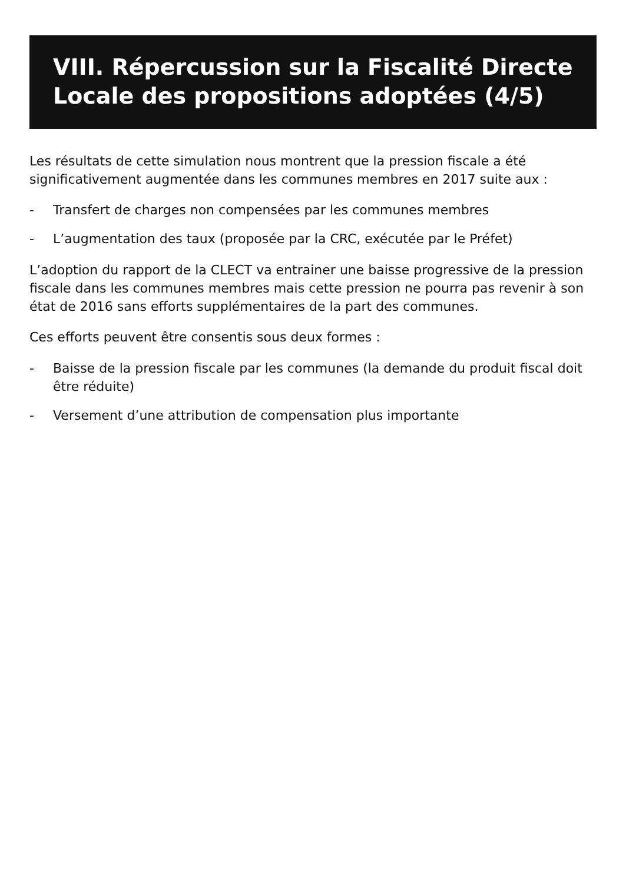VIII. Répercussion sur la Fiscalité Directe Locale des propositions adoptées (4/5)
Les résultats de cette simulation nous montrent que la pression fiscale a été significativement augmentée dans les communes membres en 2017 suite aux :
- Transfert de charges non compensées par les communes membres
- L’augmentation des taux (proposée par la CRC, exécutée par le Préfet)
L’adoption du rapport de la CLECT va entrainer une baisse progressive de la pression fiscale dans les communes membres mais cette pression ne pourra pas revenir à son état de 2016 sans efforts supplémentaires de la part des communes.
Ces efforts peuvent être consentis sous deux formes :
- Baisse de la pression fiscale par les communes (la demande du produit fiscal doit être réduite)
- Versement d’une attribution de compensation plus importante